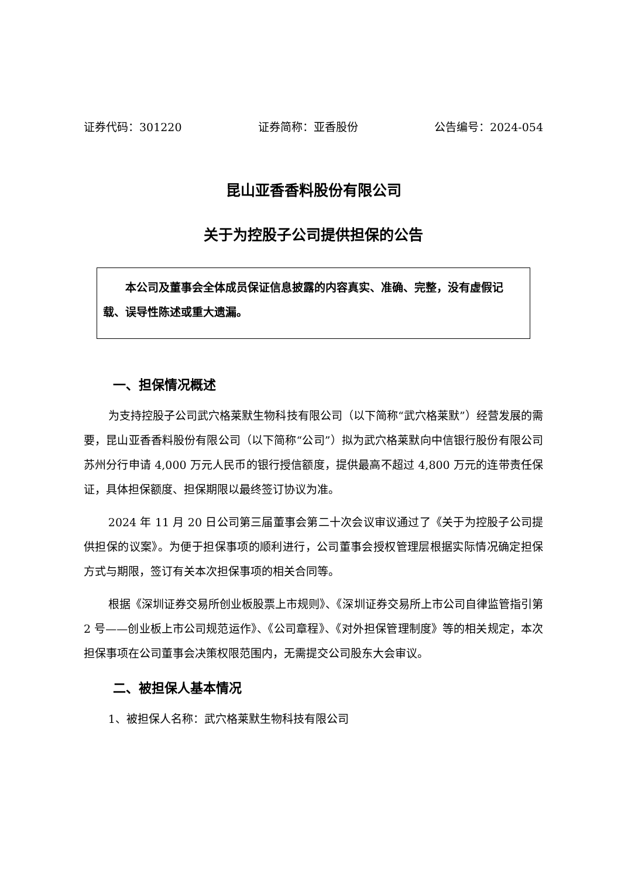证券代码：301220 证券简称：亚香股份 公告编号：2024-054
昆山亚香香料股份有限公司
关于为控股子公司提供担保的公告
本公司及董事会全体成员保证信息披露的内容真实、准确、完整，没有虚假记载、误导性陈述或重大遗漏。
一、担保情况概述
为支持控股子公司武穴格莱默生物科技有限公司（以下简称“武穴格莱默”）经营发展的需要，昆山亚香香料股份有限公司（以下简称“公司”）拟为武穴格莱默向中信银行股份有限公司苏州分行申请 4,000 万元人民币的银行授信额度，提供最高不超过 4,800 万元的连带责任保证，具体担保额度、担保期限以最终签订协议为准。
2024 年 11 月 20 日公司第三届董事会第二十次会议审议通过了《关于为控股子公司提供担保的议案》。为便于担保事项的顺利进行，公司董事会授权管理层根据实际情况确定担保方式与期限，签订有关本次担保事项的相关合同等。
根据《深圳证券交易所创业板股票上市规则》、《深圳证券交易所上市公司自律监管指引第 2 号——创业板上市公司规范运作》、《公司章程》、《对外担保管理制度》等的相关规定，本次担保事项在公司董事会决策权限范围内，无需提交公司股东大会审议。
二、被担保人基本情况
1、被担保人名称：武穴格莱默生物科技有限公司